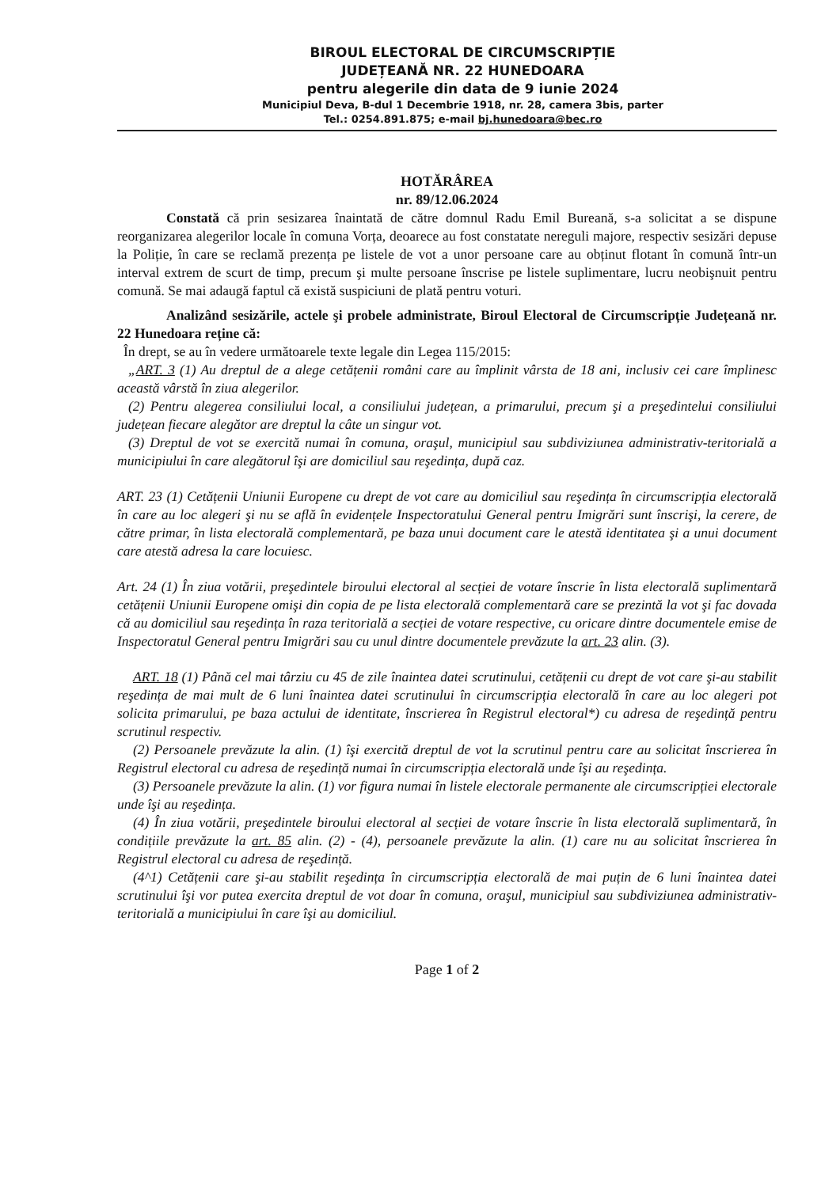BIROUL ELECTORAL DE CIRCUMSCRIPȚIE
JUDEȚEANĂ NR. 22 HUNEDOARA
pentru alegerile din data de 9 iunie 2024
Municipiul Deva, B-dul 1 Decembrie 1918, nr. 28, camera 3bis, parter
Tel.: 0254.891.875; e-mail bj.hunedoara@bec.ro
HOTĂRÂREA
nr. 89/12.06.2024
Constată că prin sesizarea înaintată de către domnul Radu Emil Bureană, s-a solicitat a se dispune reorganizarea alegerilor locale în comuna Vorța, deoarece au fost constatate nereguli majore, respectiv sesizări depuse la Poliție, în care se reclamă prezența pe listele de vot a unor persoane care au obținut flotant în comună într-un interval extrem de scurt de timp, precum şi multe persoane înscrise pe listele suplimentare, lucru neobişnuit pentru comună. Se mai adaugă faptul că există suspiciuni de plată pentru voturi.
Analizând sesizările, actele şi probele administrate, Biroul Electoral de Circumscripție Județeană nr. 22 Hunedoara reține că:
În drept, se au în vedere următoarele texte legale din Legea 115/2015:
„ART. 3 (1) Au dreptul de a alege cetățenii români care au împlinit vârsta de 18 ani, inclusiv cei care împlinesc această vârstă în ziua alegerilor.
(2) Pentru alegerea consiliului local, a consiliului județean, a primarului, precum şi a preşedintelui consiliului județean fiecare alegător are dreptul la câte un singur vot.
(3) Dreptul de vot se exercită numai în comuna, oraşul, municipiul sau subdiviziunea administrativ-teritorială a municipiului în care alegătorul îşi are domiciliul sau reşedința, după caz.
ART. 23 (1) Cetățenii Uniunii Europene cu drept de vot care au domiciliul sau reşedința în circumscripția electorală în care au loc alegeri şi nu se află în evidențele Inspectoratului General pentru Imigrări sunt înscrişi, la cerere, de către primar, în lista electorală complementară, pe baza unui document care le atestă identitatea şi a unui document care atestă adresa la care locuiesc.
Art. 24 (1) În ziua votării, preşedintele biroului electoral al secției de votare înscrie în lista electorală suplimentară cetățenii Uniunii Europene omişi din copia de pe lista electorală complementară care se prezintă la vot şi fac dovada că au domiciliul sau reşedința în raza teritorială a secției de votare respective, cu oricare dintre documentele emise de Inspectoratul General pentru Imigrări sau cu unul dintre documentele prevăzute la art. 23 alin. (3).
ART. 18 (1) Până cel mai târziu cu 45 de zile înaintea datei scrutinului, cetățenii cu drept de vot care şi-au stabilit reşedința de mai mult de 6 luni înaintea datei scrutinului în circumscripția electorală în care au loc alegeri pot solicita primarului, pe baza actului de identitate, înscrierea în Registrul electoral*) cu adresa de reşedință pentru scrutinul respectiv.
(2) Persoanele prevăzute la alin. (1) îşi exercită dreptul de vot la scrutinul pentru care au solicitat înscrierea în Registrul electoral cu adresa de reşedință numai în circumscripția electorală unde îşi au reşedința.
(3) Persoanele prevăzute la alin. (1) vor figura numai în listele electorale permanente ale circumscripției electorale unde îşi au reşedința.
(4) În ziua votării, preşedintele biroului electoral al secției de votare înscrie în lista electorală suplimentară, în condițiile prevăzute la art. 85 alin. (2) - (4), persoanele prevăzute la alin. (1) care nu au solicitat înscrierea în Registrul electoral cu adresa de reşedință.
(4^1) Cetățenii care şi-au stabilit reşedința în circumscripția electorală de mai puțin de 6 luni înaintea datei scrutinului îşi vor putea exercita dreptul de vot doar în comuna, oraşul, municipiul sau subdiviziunea administrativ-teritorială a municipiului în care îşi au domiciliul.
Page 1 of 2